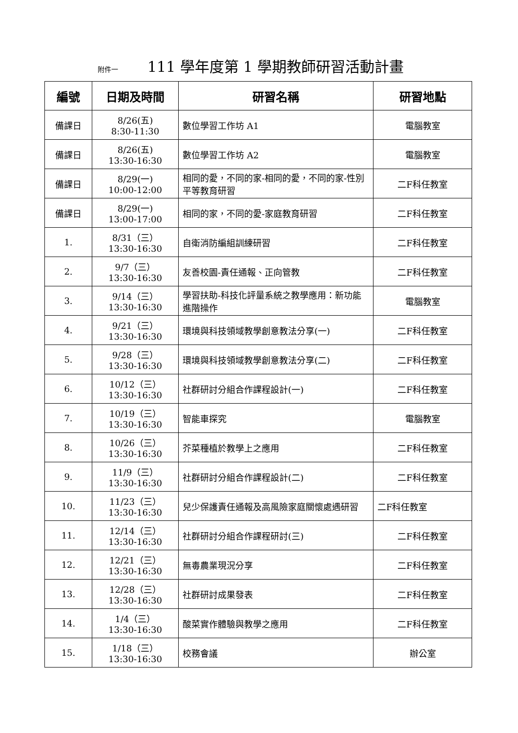附件一 111 學年度第 1 學期教師研習活動計畫
| 編號 | 日期及時間 | 研習名稱 | 研習地點 |
| --- | --- | --- | --- |
| 備課日 | 8/26(五) 8:30-11:30 | 數位學習工作坊 A1 | 電腦教室 |
| 備課日 | 8/26(五) 13:30-16:30 | 數位學習工作坊 A2 | 電腦教室 |
| 備課日 | 8/29(一) 10:00-12:00 | 相同的愛，不同的家-相同的愛，不同的家-性別平等教育研習 | 二F科任教室 |
| 備課日 | 8/29(一) 13:00-17:00 | 相同的家，不同的愛-家庭教育研習 | 二F科任教室 |
| 1. | 8/31（三） 13:30-16:30 | 自衛消防編組訓練研習 | 二F科任教室 |
| 2. | 9/7（三） 13:30-16:30 | 友善校園-責任通報、正向管教 | 二F科任教室 |
| 3. | 9/14（三） 13:30-16:30 | 學習扶助-科技化評量系統之教學應用：新功能進階操作 | 電腦教室 |
| 4. | 9/21（三） 13:30-16:30 | 環境與科技領域教學創意教法分享(一) | 二F科任教室 |
| 5. | 9/28（三） 13:30-16:30 | 環境與科技領域教學創意教法分享(二) | 二F科任教室 |
| 6. | 10/12（三） 13:30-16:30 | 社群研討分組合作課程設計(一) | 二F科任教室 |
| 7. | 10/19（三） 13:30-16:30 | 智能車探究 | 電腦教室 |
| 8. | 10/26（三） 13:30-16:30 | 芥菜種植於教學上之應用 | 二F科任教室 |
| 9. | 11/9（三） 13:30-16:30 | 社群研討分組合作課程設計(二) | 二F科任教室 |
| 10. | 11/23（三） 13:30-16:30 | 兒少保護責任通報及高風險家庭關懷處遇研習 | 二F科任教室 |
| 11. | 12/14（三） 13:30-16:30 | 社群研討分組合作課程研討(三) | 二F科任教室 |
| 12. | 12/21（三） 13:30-16:30 | 無毒農業現況分享 | 二F科任教室 |
| 13. | 12/28（三） 13:30-16:30 | 社群研討成果發表 | 二F科任教室 |
| 14. | 1/4（三） 13:30-16:30 | 酸菜實作體驗與教學之應用 | 二F科任教室 |
| 15. | 1/18（三） 13:30-16:30 | 校務會議 | 辦公室 |